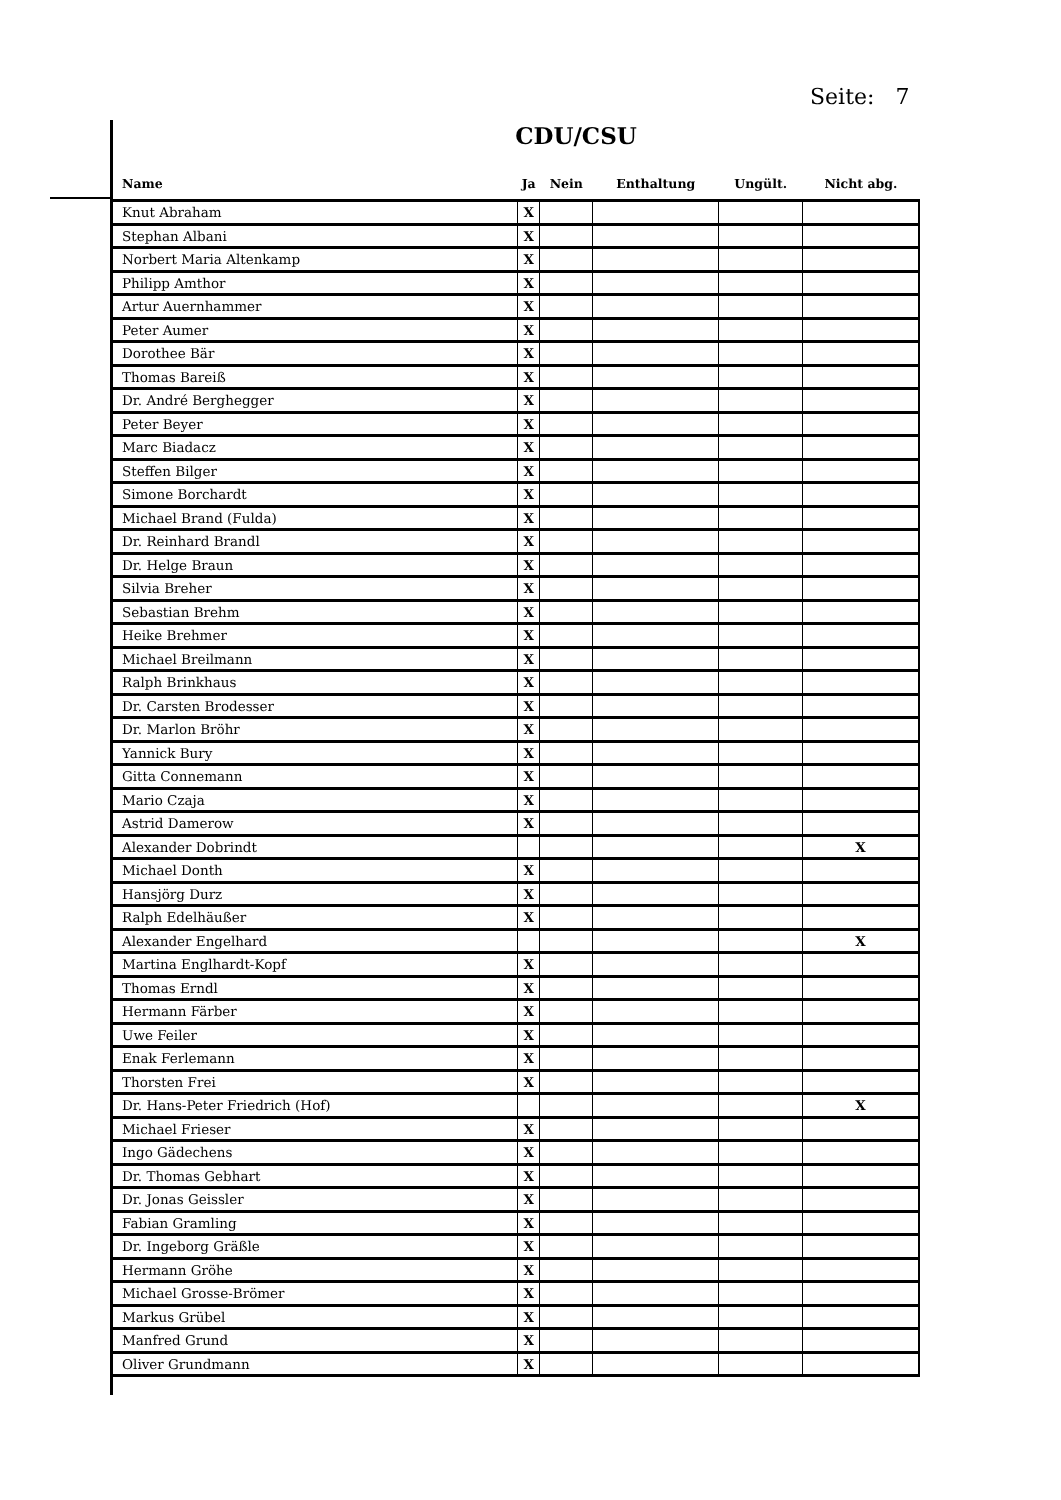Seite: 7
CDU/CSU
| Name | Ja | Nein | Enthaltung | Ungült. | Nicht abg. |
| --- | --- | --- | --- | --- | --- |
| Knut Abraham | X | | | | |
| Stephan Albani | X | | | | |
| Norbert Maria Altenkamp | X | | | | |
| Philipp Amthor | X | | | | |
| Artur Auernhammer | X | | | | |
| Peter Aumer | X | | | | |
| Dorothee Bär | X | | | | |
| Thomas Bareiß | X | | | | |
| Dr. André Berghegger | X | | | | |
| Peter Beyer | X | | | | |
| Marc Biadacz | X | | | | |
| Steffen Bilger | X | | | | |
| Simone Borchardt | X | | | | |
| Michael Brand (Fulda) | X | | | | |
| Dr. Reinhard Brandl | X | | | | |
| Dr. Helge Braun | X | | | | |
| Silvia Breher | X | | | | |
| Sebastian Brehm | X | | | | |
| Heike Brehmer | X | | | | |
| Michael Breilmann | X | | | | |
| Ralph Brinkhaus | X | | | | |
| Dr. Carsten Brodesser | X | | | | |
| Dr. Marlon Bröhr | X | | | | |
| Yannick Bury | X | | | | |
| Gitta Connemann | X | | | | |
| Mario Czaja | X | | | | |
| Astrid Damerow | X | | | | |
| Alexander Dobrindt | | | | | X |
| Michael Donth | X | | | | |
| Hansjörg Durz | X | | | | |
| Ralph Edelhäußer | X | | | | |
| Alexander Engelhard | | | | | X |
| Martina Englhardt-Kopf | X | | | | |
| Thomas Erndl | X | | | | |
| Hermann Färber | X | | | | |
| Uwe Feiler | X | | | | |
| Enak Ferlemann | X | | | | |
| Thorsten Frei | X | | | | |
| Dr. Hans-Peter Friedrich (Hof) | | | | | X |
| Michael Frieser | X | | | | |
| Ingo Gädechens | X | | | | |
| Dr. Thomas Gebhart | X | | | | |
| Dr. Jonas Geissler | X | | | | |
| Fabian Gramling | X | | | | |
| Dr. Ingeborg Gräßle | X | | | | |
| Hermann Gröhe | X | | | | |
| Michael Grosse-Brömer | X | | | | |
| Markus Grübel | X | | | | |
| Manfred Grund | X | | | | |
| Oliver Grundmann | X | | | | |